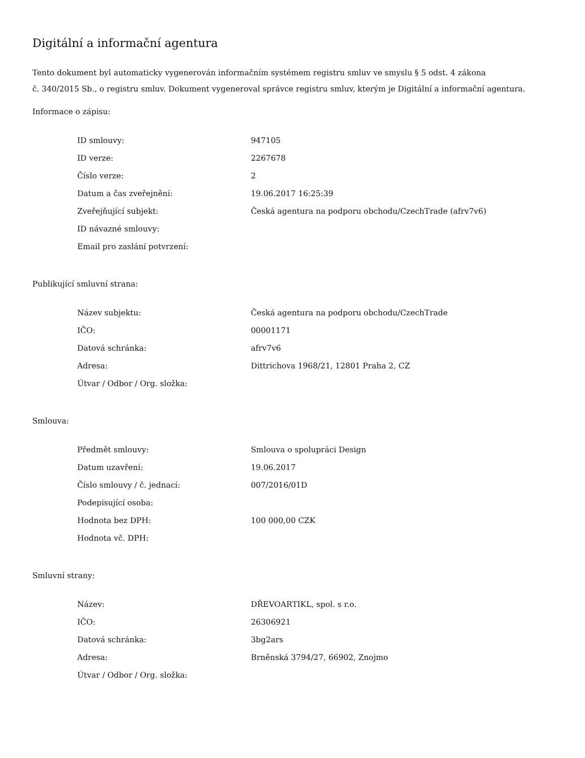Digitální a informační agentura
Tento dokument byl automaticky vygenerován informačním systémem registru smluv ve smyslu § 5 odst. 4 zákona
č. 340/2015 Sb., o registru smluv. Dokument vygeneroval správce registru smluv, kterým je Digitální a informační agentura.
Informace o zápisu:
| ID smlouvy: | 947105 |
| ID verze: | 2267678 |
| Číslo verze: | 2 |
| Datum a čas zveřejnění: | 19.06.2017 16:25:39 |
| Zveřejňující subjekt: | Česká agentura na podporu obchodu/CzechTrade (afrv7v6) |
| ID návazné smlouvy: | |
| Email pro zaslání potvrzení: | |
Publikující smluvní strana:
| Název subjektu: | Česká agentura na podporu obchodu/CzechTrade |
| IČO: | 00001171 |
| Datová schránka: | afrv7v6 |
| Adresa: | Dittrichova 1968/21, 12801 Praha 2, CZ |
| Útvar / Odbor / Org. složka: | |
Smlouva:
| Předmět smlouvy: | Smlouva o spolupráci Design |
| Datum uzavření: | 19.06.2017 |
| Číslo smlouvy / č. jednací: | 007/2016/01D |
| Podepisující osoba: | |
| Hodnota bez DPH: | 100 000,00 CZK |
| Hodnota vč. DPH: | |
Smluvní strany:
| Název: | DŘEVOARTIKL, spol. s r.o. |
| IČO: | 26306921 |
| Datová schránka: | 3bg2ars |
| Adresa: | Brněnská 3794/27, 66902, Znojmo |
| Útvar / Odbor / Org. složka: | |